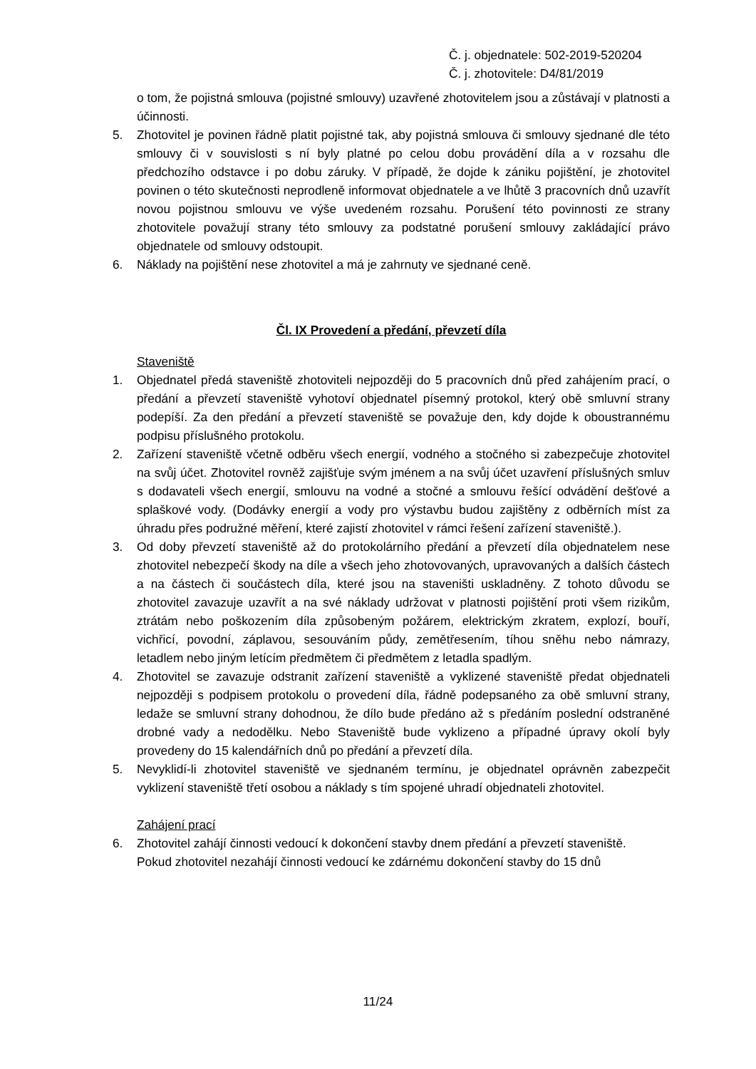Č. j. objednatele: 502-2019-520204
Č. j. zhotovitele: D4/81/2019
o tom, že pojistná smlouva (pojistné smlouvy) uzavřené zhotovitelem jsou a zůstávají v platnosti a účinnosti.
5. Zhotovitel je povinen řádně platit pojistné tak, aby pojistná smlouva či smlouvy sjednané dle této smlouvy či v souvislosti s ní byly platné po celou dobu provádění díla a v rozsahu dle předchozího odstavce i po dobu záruky. V případě, že dojde k zániku pojištění, je zhotovitel povinen o této skutečnosti neprodleně informovat objednatele a ve lhůtě 3 pracovních dnů uzavřít novou pojistnou smlouvu ve výše uvedeném rozsahu. Porušení této povinnosti ze strany zhotovitele považují strany této smlouvy za podstatné porušení smlouvy zakládající právo objednatele od smlouvy odstoupit.
6. Náklady na pojištění nese zhotovitel a má je zahrnuty ve sjednané ceně.
Čl. IX Provedení a předání, převzetí díla
Staveniště
1. Objednatel předá staveniště zhotoviteli nejpozději do 5 pracovních dnů před zahájením prací, o předání a převzetí staveniště vyhotoví objednatel písemný protokol, který obě smluvní strany podepíší. Za den předání a převzetí staveniště se považuje den, kdy dojde k oboustrannému podpisu příslušného protokolu.
2. Zařízení staveniště včetně odběru všech energií, vodného a stočného si zabezpečuje zhotovitel na svůj účet. Zhotovitel rovněž zajišťuje svým jménem a na svůj účet uzavření příslušných smluv s dodavateli všech energií, smlouvu na vodné a stočné a smlouvu řešící odvádění dešťové a splaškové vody. (Dodávky energií a vody pro výstavbu budou zajištěny z odběrních míst za úhradu přes podružné měření, které zajistí zhotovitel v rámci řešení zařízení staveniště.).
3. Od doby převzetí staveniště až do protokolárního předání a převzetí díla objednatelem nese zhotovitel nebezpečí škody na díle a všech jeho zhotovovaných, upravovaných a dalších částech a na částech či součástech díla, které jsou na staveništi uskladněny. Z tohoto důvodu se zhotovitel zavazuje uzavřít a na své náklady udržovat v platnosti pojištění proti všem rizikům, ztrátám nebo poškozením díla způsobeným požárem, elektrickým zkratem, explozí, bouří, vichřicí, povodní, záplavou, sesouváním půdy, zemětřesením, tíhou sněhu nebo námrazy, letadlem nebo jiným letícím předmětem či předmětem z letadla spadlým.
4. Zhotovitel se zavazuje odstranit zařízení staveniště a vyklizené staveniště předat objednateli nejpozději s podpisem protokolu o provedení díla, řádně podepsaného za obě smluvní strany, ledaže se smluvní strany dohodnou, že dílo bude předáno až s předáním poslední odstraněné drobné vady a nedodělku. Nebo Staveniště bude vyklizeno a případné úpravy okolí byly provedeny do 15 kalendářních dnů po předání a převzetí díla.
5. Nevyklidí-li zhotovitel staveniště ve sjednaném termínu, je objednatel oprávněn zabezpečit vyklizení staveniště třetí osobou a náklady s tím spojené uhradí objednateli zhotovitel.
Zahájení prací
6. Zhotovitel zahájí činnosti vedoucí k dokončení stavby dnem předání a převzetí staveniště.
Pokud zhotovitel nezahájí činnosti vedoucí ke zdárnému dokončení stavby do 15 dnů
11/24